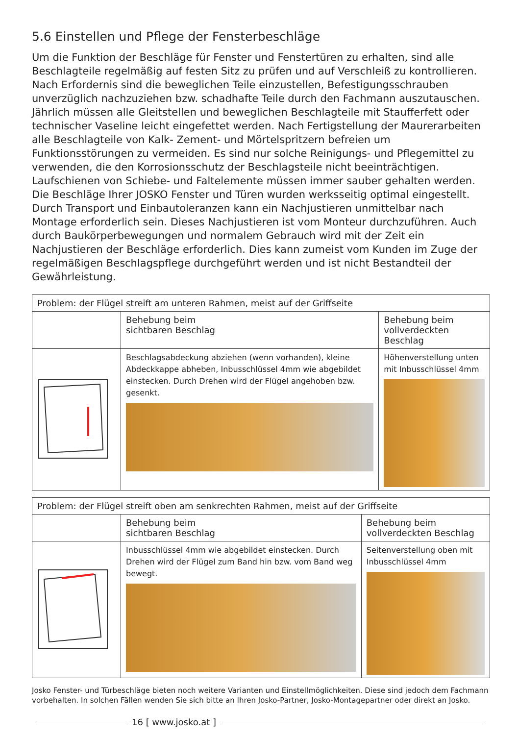5.6 Einstellen und Pflege der Fensterbeschläge
Um die Funktion der Beschläge für Fenster und Fenstertüren zu erhalten, sind alle Beschlagteile regelmäßig auf festen Sitz zu prüfen und auf Verschleiß zu kontrollieren. Nach Erfordernis sind die beweglichen Teile einzustellen, Befestigungsschrauben unverzüglich nachzuziehen bzw. schadhafte Teile durch den Fachmann auszutauschen.
Jährlich müssen alle Gleitstellen und beweglichen Beschlagteile mit Staufferfett oder technischer Vaseline leicht eingefettet werden. Nach Fertigstellung der Maurerarbeiten alle Beschlagteile von Kalk- Zement- und Mörtelspritzern befreien um Funktionsstörungen zu vermeiden. Es sind nur solche Reinigungs- und Pflegemittel zu verwenden, die den Korrosionsschutz der Beschlagsteile nicht beeinträchtigen. Laufschienen von Schiebe- und Faltelemente müssen immer sauber gehalten werden. Die Beschläge Ihrer JOSKO Fenster und Türen wurden werksseitig optimal eingestellt. Durch Transport und Einbautoleranzen kann ein Nachjustieren unmittelbar nach Montage erforderlich sein. Dieses Nachjustieren ist vom Monteur durchzuführen. Auch durch Baukörperbewegungen und normalem Gebrauch wird mit der Zeit ein Nachjustieren der Beschläge erforderlich. Dies kann zumeist vom Kunden im Zuge der regelmäßigen Beschlagspflege durchgeführt werden und ist nicht Bestandteil der Gewährleistung.
| Problem: der Flügel streift am unteren Rahmen, meist auf der Griffseite | | |
| --- | --- | --- |
| | Behebung beim sichtbaren Beschlag | Behebung beim vollverdeckten Beschlag |
| | Beschlagsabdeckung abziehen (wenn vorhanden), kleine Abdeckkappe abheben, Inbusschlüssel 4mm wie abgebildet einstecken. Durch Drehen wird der Flügel angehoben bzw. gesenkt. | Höhenverstellung unten mit Inbusschlüssel 4mm |
| Problem: der Flügel streift oben am senkrechten Rahmen, meist auf der Griffseite | | |
| --- | --- | --- |
| | Behebung beim sichtbaren Beschlag | Behebung beim vollverdeckten Beschlag |
| | Inbusschlüssel 4mm wie abgebildet einstecken. Durch Drehen wird der Flügel zum Band hin bzw. vom Band weg bewegt. | Seitenverstellung oben mit Inbusschlüssel 4mm |
Josko Fenster- und Türbeschläge bieten noch weitere Varianten und Einstellmöglichkeiten. Diese sind jedoch dem Fachmann vorbehalten. In solchen Fällen wenden Sie sich bitte an Ihren Josko-Partner, Josko-Montagepartner oder direkt an Josko.
16 [ www.josko.at ]